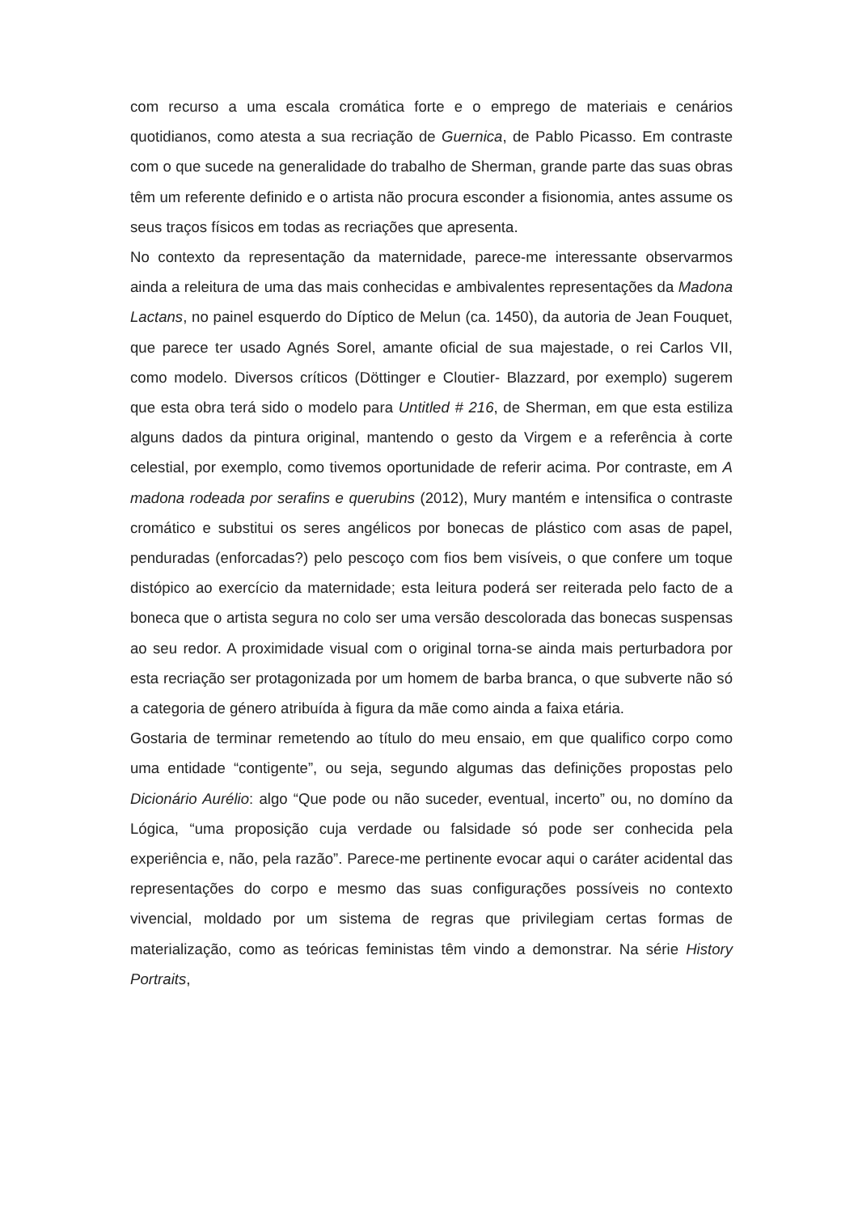com recurso a uma escala cromática forte e o emprego de materiais e cenários quotidianos, como atesta a sua recriação de Guernica, de Pablo Picasso. Em contraste com o que sucede na generalidade do trabalho de Sherman, grande parte das suas obras têm um referente definido e o artista não procura esconder a fisionomia, antes assume os seus traços físicos em todas as recriações que apresenta.
No contexto da representação da maternidade, parece-me interessante observarmos ainda a releitura de uma das mais conhecidas e ambivalentes representações da Madona Lactans, no painel esquerdo do Díptico de Melun (ca. 1450), da autoria de Jean Fouquet, que parece ter usado Agnés Sorel, amante oficial de sua majestade, o rei Carlos VII, como modelo. Diversos críticos (Döttinger e Cloutier- Blazzard, por exemplo) sugerem que esta obra terá sido o modelo para Untitled # 216, de Sherman, em que esta estiliza alguns dados da pintura original, mantendo o gesto da Virgem e a referência à corte celestial, por exemplo, como tivemos oportunidade de referir acima. Por contraste, em A madona rodeada por serafins e querubins (2012), Mury mantém e intensifica o contraste cromático e substitui os seres angélicos por bonecas de plástico com asas de papel, penduradas (enforcadas?) pelo pescoço com fios bem visíveis, o que confere um toque distópico ao exercício da maternidade; esta leitura poderá ser reiterada pelo facto de a boneca que o artista segura no colo ser uma versão descolorada das bonecas suspensas ao seu redor. A proximidade visual com o original torna-se ainda mais perturbadora por esta recriação ser protagonizada por um homem de barba branca, o que subverte não só a categoria de género atribuída à figura da mãe como ainda a faixa etária.
Gostaria de terminar remetendo ao título do meu ensaio, em que qualifico corpo como uma entidade “contigente”, ou seja, segundo algumas das definições propostas pelo Dicionário Aurélio: algo “Que pode ou não suceder, eventual, incerto” ou, no domíno da Lógica, “uma proposição cuja verdade ou falsidade só pode ser conhecida pela experiência e, não, pela razão”. Parece-me pertinente evocar aqui o caráter acidental das representações do corpo e mesmo das suas configurações possíveis no contexto vivencial, moldado por um sistema de regras que privilegiam certas formas de materialização, como as teóricas feministas têm vindo a demonstrar. Na série History Portraits,